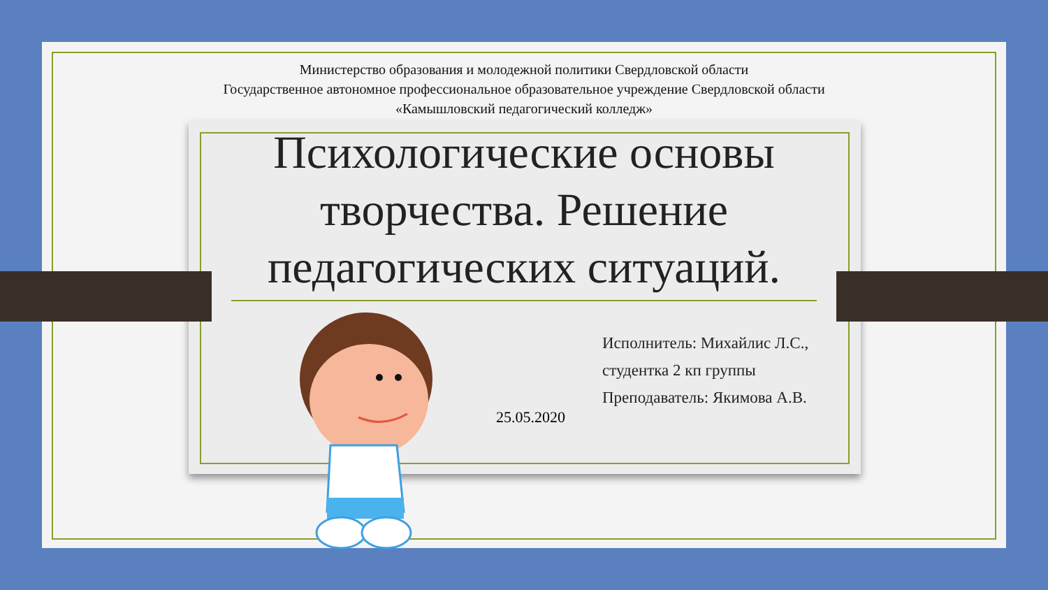Министерство образования и молодежной политики Свердловской области
Государственное автономное профессиональное образовательное учреждение Свердловской области
«Камышловский педагогический колледж»
Психологические основы
творчества. Решение
педагогических ситуаций.
Исполнитель: Михайлис Л.С.,
студентка 2 кп группы
Преподаватель: Якимова А.В.
25.05.2020